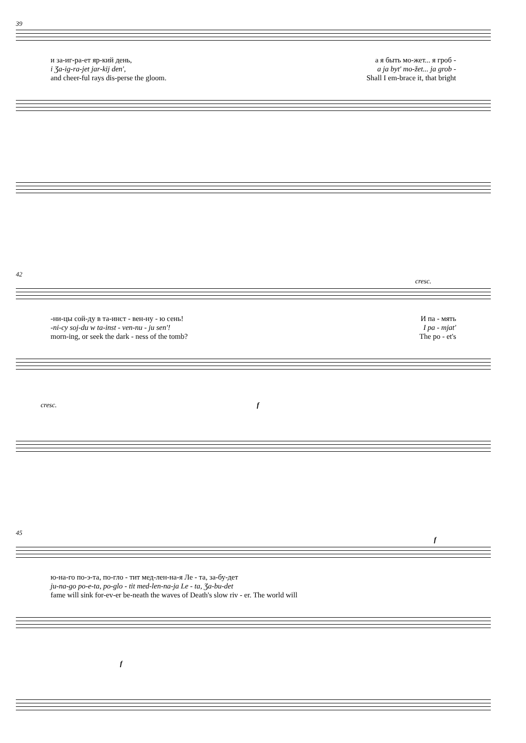39
и за-иг-ра-ет яр-кий день, а я быть мо-жет... я гроб -
i Ʒa-ig-ra-jet jar-kij den', a ja byt' mo-žet... ja grob -
and cheer-ful rays dis-perse the gloom. Shall I em-brace it, that bright
42
cresc.
-ни-цы сой-ду в та-инст - вен-ну - ю сень! И па - мять
-ni-cy soj-du w ta-inst - ven-nu - ju sen'! I pa - mjat'
morn-ing, or seek the dark - ness of the tomb? The po - et's
cresc. f
45
f
ю-на-го по-э-та, по-гло - тит мед-лен-на-я Ле - та, за-бу-дет
ju-na-go po-e-ta, po-glo - tit med-len-na-ja Le - ta, Ʒa-bu-det
fame will sink for-ev-er be-neath the waves of Death's slow riv - er. The world will
f